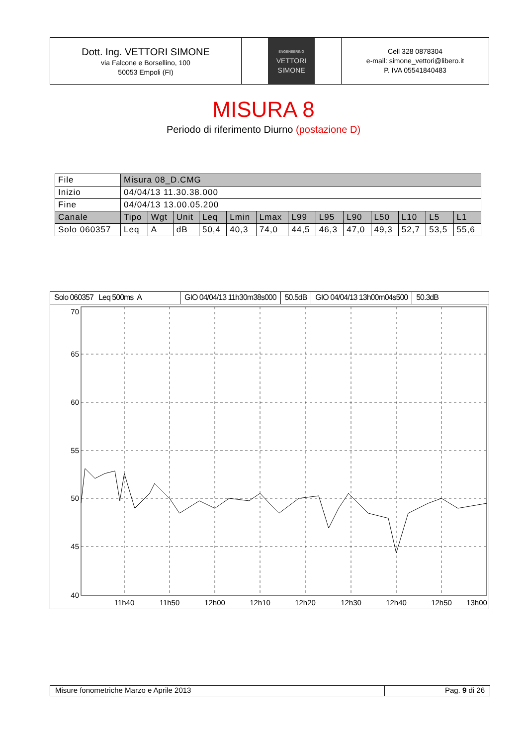Dott. Ing. VETTORI SIMONE
via Falcone e Borsellino, 100
50053 Empoli (FI)
ENGENEERING
VETTORI
SIMONE
Cell 328 0878304
e-mail: simone_vettori@libero.it
P. IVA 05541840483
MISURA 8
Periodo di riferimento Diurno (postazione D)
| File | Misura 08_D.CMG | | | | | | | | | | | | |
| Inizio | 04/04/13 11.30.38.000 | | | | | | | | | | | | |
| Fine | 04/04/13 13.00.05.200 | | | | | | | | | | | | |
| Canale | Tipo | Wgt | Unit | Leq | Lmin | Lmax | L99 | L95 | L90 | L50 | L10 | L5 | L1 |
| Solo 060357 | Leq | A | dB | 50,4 | 40,3 | 74,0 | 44,5 | 46,3 | 47,0 | 49,3 | 52,7 | 53,5 | 55,6 |
Solo 060357 Leq 500ms A GIO 04/04/13 11h30m38s000 50.5dB GIO 04/04/13 13h00m04s500 50.3dB
70
65
60
55
50
45
40
11h40
11h50
12h00
12h10
12h20
12h30
12h40
12h50
13h00
Misure fonometriche Marzo e Aprile 2013 Pag. 9 di 26